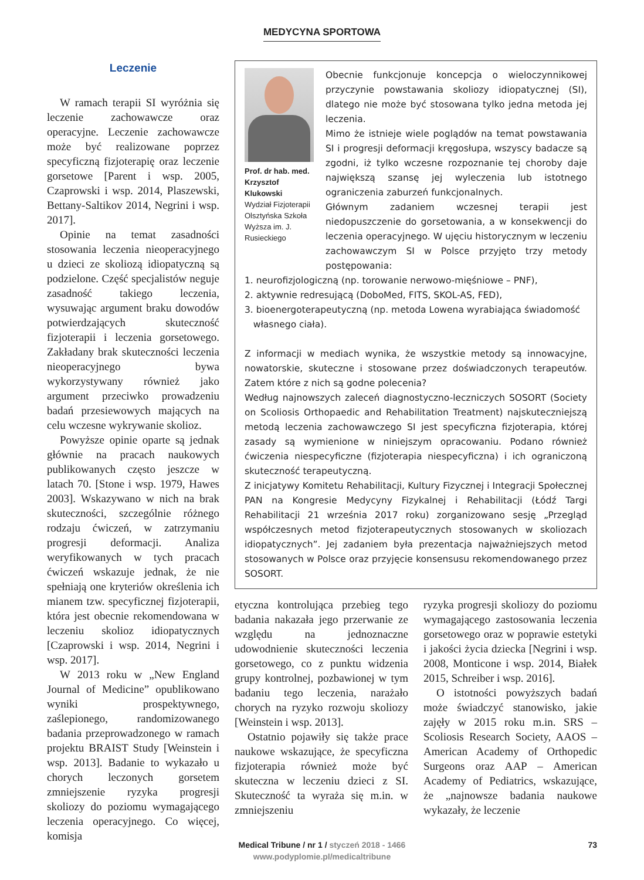MEDYCYNA SPORTOWA
Leczenie
W ramach terapii SI wyróżnia się leczenie zachowawcze oraz operacyjne. Leczenie zachowawcze może być realizowane poprzez specyficzną fizjoterapię oraz leczenie gorsetowe [Parent i wsp. 2005, Czaprowski i wsp. 2014, Plaszewski, Bettany-Saltikov 2014, Negrini i wsp. 2017].
Opinie na temat zasadności stosowania leczenia nieoperacyjnego u dzieci ze skoliozą idiopatyczną są podzielone. Część specjalistów neguje zasadność takiego leczenia, wysuwając argument braku dowodów potwierdzających skuteczność fizjoterapii i leczenia gorsetowego. Zakładany brak skuteczności leczenia nieoperacyjnego bywa wykorzystywany również jako argument przeciwko prowadzeniu badań przesiewowych mających na celu wczesne wykrywanie skolioz.
Powyższe opinie oparte są jednak głównie na pracach naukowych publikowanych często jeszcze w latach 70. [Stone i wsp. 1979, Hawes 2003]. Wskazywano w nich na brak skuteczności, szczególnie różnego rodzaju ćwiczeń, w zatrzymaniu progresji deformacji. Analiza weryfikowanych w tych pracach ćwiczeń wskazuje jednak, że nie spełniają one kryteriów określenia ich mianem tzw. specyficznej fizjoterapii, która jest obecnie rekomendowana w leczeniu skolioz idiopatycznych [Czaprowski i wsp. 2014, Negrini i wsp. 2017].
W 2013 roku w „New England Journal of Medicine” opublikowano wyniki prospektywnego, zaślepionego, randomizowanego badania przeprowadzonego w ramach projektu BRAIST Study [Weinstein i wsp. 2013]. Badanie to wykazało u chorych leczonych gorsetem zmniejszenie ryzyka progresji skoliozy do poziomu wymagającego leczenia operacyjnego. Co więcej, komisja
Prof. dr hab. med. Krzysztof Klukowski
Wydział Fizjoterapii Olsztyńska Szkoła Wyższa im. J. Rusieckiego
Obecnie funkcjonuje koncepcja o wieloczynnikowej przyczynie powstawania skoliozy idiopatycznej (SI), dlatego nie może być stosowana tylko jedna metoda jej leczenia.
Mimo że istnieje wiele poglądów na temat powstawania SI i progresji deformacji kręgosłupa, wszyscy badacze są zgodni, iż tylko wczesne rozpoznanie tej choroby daje największą szansę jej wyleczenia lub istotnego ograniczenia zaburzeń funkcjonalnych.
Głównym zadaniem wczesnej terapii jest niedopuszczenie do gorsetowania, a w konsekwencji do leczenia operacyjnego. W ujęciu historycznym w leczeniu zachowawczym SI w Polsce przyjęto trzy metody postępowania:
1. neurofizjologiczną (np. torowanie nerwowo-mięśniowe – PNF),
2. aktywnie redresującą (DoboMed, FITS, SKOL-AS, FED),
3. bioenergoterapeutyczną (np. metoda Lowena wyrabiająca świadomość
własnego ciała).
Z informacji w mediach wynika, że wszystkie metody są innowacyjne, nowatorskie, skuteczne i stosowane przez doświadczonych terapeutów. Zatem które z nich są godne polecenia?
Według najnowszych zaleceń diagnostyczno-leczniczych SOSORT (Society on Scoliosis Orthopaedic and Rehabilitation Treatment) najskuteczniejszą metodą leczenia zachowawczego SI jest specyficzna fizjoterapia, której zasady są wymienione w niniejszym opracowaniu. Podano również ćwiczenia niespecyficzne (fizjoterapia niespecyficzna) i ich ograniczoną skuteczność terapeutyczną.
Z inicjatywy Komitetu Rehabilitacji, Kultury Fizycznej i Integracji Społecznej PAN na Kongresie Medycyny Fizykalnej i Rehabilitacji (Łódź Targi Rehabilitacji 21 września 2017 roku) zorganizowano sesję „Przegląd współczesnych metod fizjoterapeutycznych stosowanych w skoliozach idiopatycznych”. Jej zadaniem była prezentacja najważniejszych metod stosowanych w Polsce oraz przyjęcie konsensusu rekomendowanego przez SOSORT.
etyczna kontrolująca przebieg tego badania nakazała jego przerwanie ze względu na jednoznaczne udowodnienie skuteczności leczenia gorsetowego, co z punktu widzenia grupy kontrolnej, pozbawionej w tym badaniu tego leczenia, narażało chorych na ryzyko rozwoju skoliozy [Weinstein i wsp. 2013].
Ostatnio pojawiły się także prace naukowe wskazujące, że specyficzna fizjoterapia również może być skuteczna w leczeniu dzieci z SI. Skuteczność ta wyraża się m.in. w zmniejszeniu
ryzyka progresji skoliozy do poziomu wymagającego zastosowania leczenia gorsetowego oraz w poprawie estetyki i jakości życia dziecka [Negrini i wsp. 2008, Monticone i wsp. 2014, Białek 2015, Schreiber i wsp. 2016].
O istotności powyższych badań może świadczyć stanowisko, jakie zajęły w 2015 roku m.in. SRS – Scoliosis Research Society, AAOS – American Academy of Orthopedic Surgeons oraz AAP – American Academy of Pediatrics, wskazujące, że „najnowsze badania naukowe wykazały, że leczenie
Medical Tribune / nr 1 / styczeń 2018 - 1466
www.podyplomie.pl/medicaltribune
73